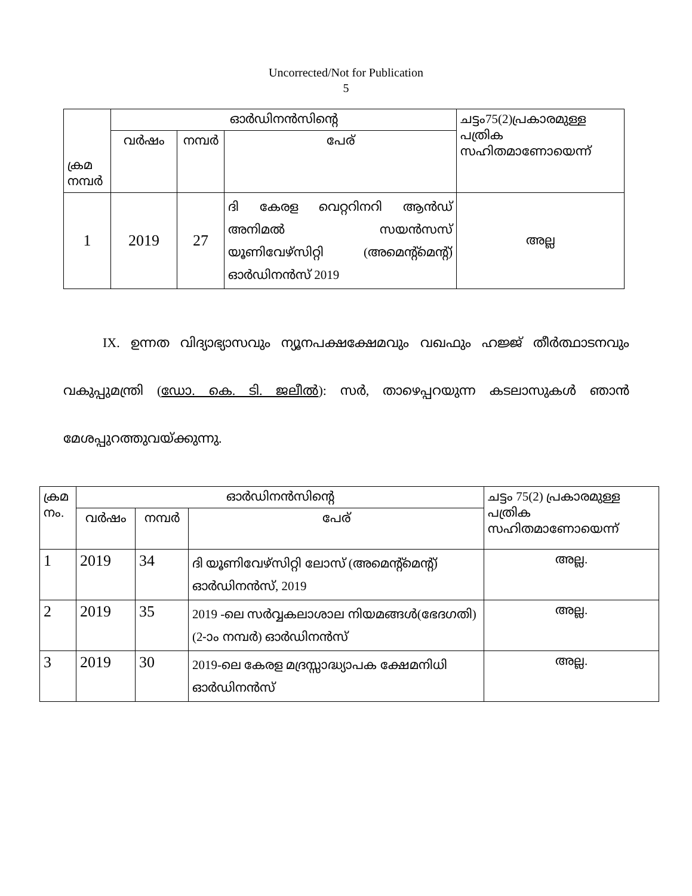Uncorrected/Not for Publication
5
| ക്രമ നമ്പർ | ഓർഡിനൻസിന്റെ | | | ചട്ടം75(2)പ്രകാരമുള്ള പത്രിക സഹിതമാണോയെന്ന് |
| --- | --- | --- | --- | --- |
| | വർഷം | നമ്പർ | പേര് | |
| 1 | 2019 | 27 | ദി കേരള വെറ്ററിനറി ആൻഡ് അനിമൽ സയൻസസ് യൂണിവേഴ്സിറ്റി (അമെന്റ്മെന്റ്) ഓർഡിനൻസ് 2019 | അല്ല |
IX. ഉന്നത വിദ്യാഭ്യാസവും ന്യൂനപക്ഷക്ഷേമവും വഖഫും ഹജ്ജ് തീർത്ഥാടനവും വകുപ്പുമന്ത്രി (ഡോ. കെ. ടി. ജലീൽ): സർ, താഴെപ്പറയുന്ന കടലാസുകൾ ഞാൻ മേശപ്പുറത്തുവയ്ക്കുന്നു.
| ക്രമ നം. | ഓർഡിനൻസിന്റെ | | | ചട്ടം 75(2) പ്രകാരമുള്ള പത്രിക സഹിതമാണോയെന്ന് |
| --- | --- | --- | --- | --- |
| | വർഷം | നമ്പർ | പേര് | |
| 1 | 2019 | 34 | ദി യൂണിവേഴ്സിറ്റി ലോസ് (അമെന്റ്മെന്റ്) ഓർഡിനൻസ്, 2019 | അല്ല. |
| 2 | 2019 | 35 | 2019 -ലെ സർവ്വകലാശാല നിയമങ്ങൾ(ഭേദഗതി)(2-ാം നമ്പർ) ഓർഡിനൻസ് | അല്ല. |
| 3 | 2019 | 30 | 2019-ലെ കേരള മദ്രസ്സാദ്ധ്യാപക ക്ഷേമനിധി ഓർഡിനൻസ് | അല്ല. |